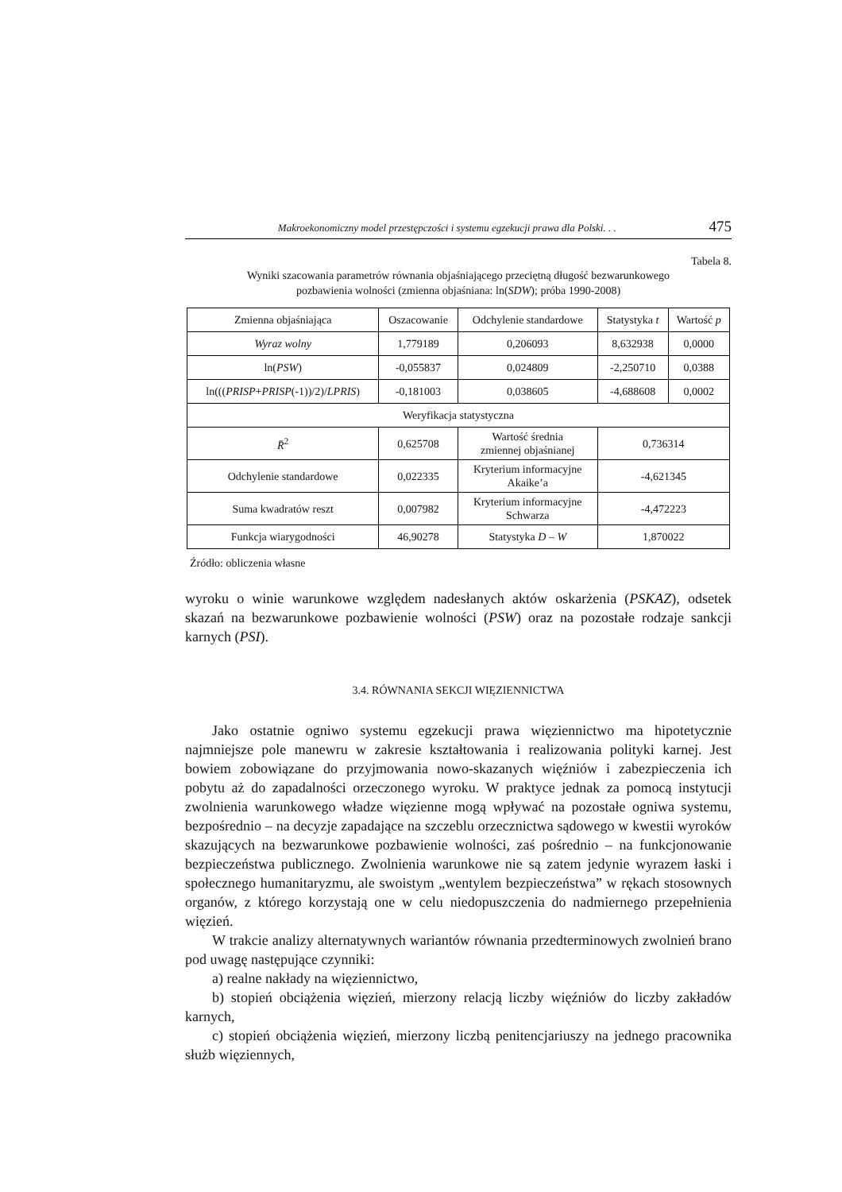Makroekonomiczny model przestępczości i systemu egzekucji prawa dla Polski. . . 475
Tabela 8.
Wyniki szacowania parametrów równania objaśniającego przeciętną długość bezwarunkowego
pozbawienia wolności (zmienna objaśniana: ln(SDW); próba 1990-2008)
| Zmienna objaśniająca | Oszacowanie | Odchylenie standardowe | Statystyka t | Wartość p |
| --- | --- | --- | --- | --- |
| Wyraz wolny | 1,779189 | 0,206093 | 8,632938 | 0,0000 |
| ln( PSW ) | -0,055837 | 0,024809 | -2,250710 | 0,0388 |
| ln((( PRISP + PRISP (-1))/2)/ LPRIS ) | -0,181003 | 0,038605 | -4,688608 | 0,0002 |
| Weryfikacja statystyczna | | | | |
| R̄<sup>2</sup> | 0,625708 | Wartość średnia zmiennej objaśnianej | 0,736314 | |
| Odchylenie standardowe | 0,022335 | Kryterium informacyjne Akaike’a | -4,621345 | |
| Suma kwadratów reszt | 0,007982 | Kryterium informacyjne Schwarza | -4,472223 | |
| Funkcja wiarygodności | 46,90278 | Statystyka D – W | 1,870022 | |
Źródło: obliczenia własne
wyroku o winie warunkowe względem nadesłanych aktów oskarżenia (PSKAZ), odsetek skazań na bezwarunkowe pozbawienie wolności (PSW) oraz na pozostałe rodzaje sankcji karnych (PSI).
3.4. RÓWNANIA SEKCJI WIĘZIENNICTWA
Jako ostatnie ogniwo systemu egzekucji prawa więziennictwo ma hipotetycznie najmniejsze pole manewru w zakresie kształtowania i realizowania polityki karnej. Jest bowiem zobowiązane do przyjmowania nowo-skazanych więźniów i zabezpieczenia ich pobytu aż do zapadalności orzeczonego wyroku. W praktyce jednak za pomocą instytucji zwolnienia warunkowego władze więzienne mogą wpływać na pozostałe ogniwa systemu, bezpośrednio – na decyzje zapadające na szczeblu orzecznictwa sądowego w kwestii wyroków skazujących na bezwarunkowe pozbawienie wolności, zaś pośrednio – na funkcjonowanie bezpieczeństwa publicznego. Zwolnienia warunkowe nie są zatem jedynie wyrazem łaski i społecznego humanitaryzmu, ale swoistym „wentylem bezpieczeństwa” w rękach stosownych organów, z którego korzystają one w celu niedopuszczenia do nadmiernego przepełnienia więzień.
W trakcie analizy alternatywnych wariantów równania przedterminowych zwolnień brano pod uwagę następujące czynniki:
a) realne nakłady na więziennictwo,
b) stopień obciążenia więzień, mierzony relacją liczby więźniów do liczby zakładów karnych,
c) stopień obciążenia więzień, mierzony liczbą penitencjariuszy na jednego pracownika służb więziennych,